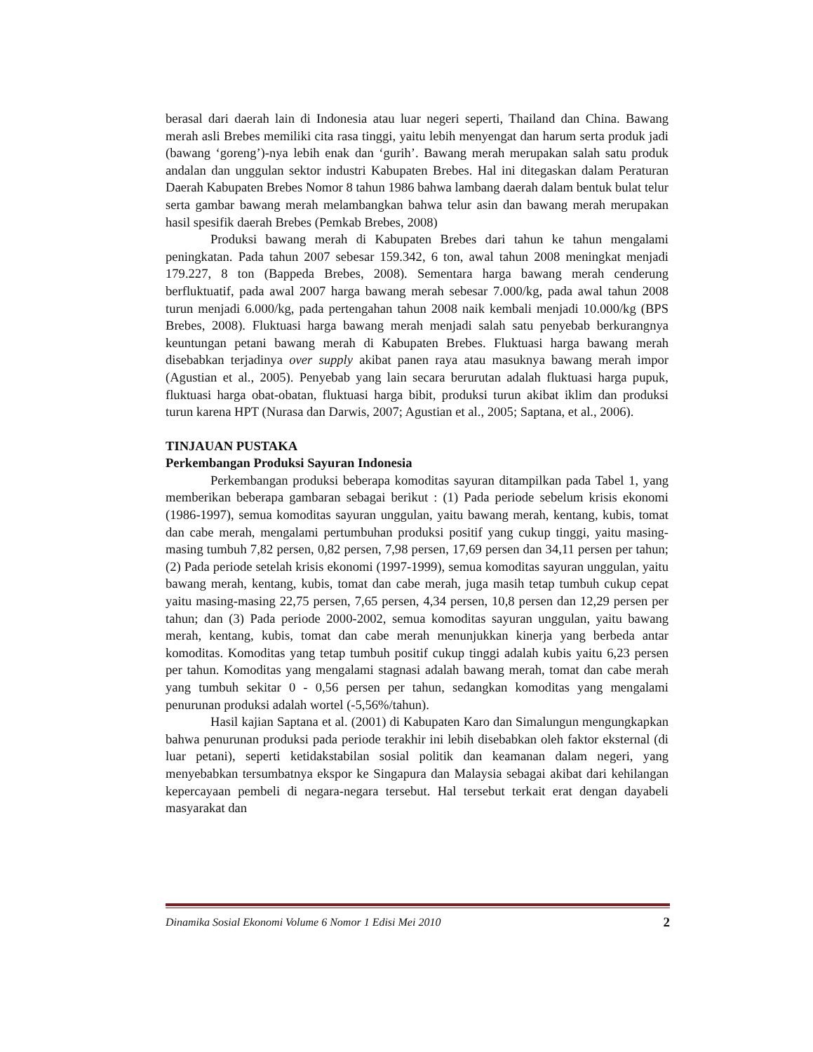berasal dari daerah lain di Indonesia atau luar negeri seperti, Thailand dan China. Bawang merah asli Brebes memiliki cita rasa tinggi, yaitu lebih menyengat dan harum serta produk jadi (bawang ‘goreng’)-nya lebih enak dan ‘gurih’. Bawang merah merupakan salah satu produk andalan dan unggulan sektor industri Kabupaten Brebes. Hal ini ditegaskan dalam Peraturan Daerah Kabupaten Brebes Nomor 8 tahun 1986 bahwa lambang daerah dalam bentuk bulat telur serta gambar bawang merah melambangkan bahwa telur asin dan bawang merah merupakan hasil spesifik daerah Brebes (Pemkab Brebes, 2008)
Produksi bawang merah di Kabupaten Brebes dari tahun ke tahun mengalami peningkatan. Pada tahun 2007 sebesar 159.342, 6 ton, awal tahun 2008 meningkat menjadi 179.227, 8 ton (Bappeda Brebes, 2008). Sementara harga bawang merah cenderung berfluktuatif, pada awal 2007 harga bawang merah sebesar 7.000/kg, pada awal tahun 2008 turun menjadi 6.000/kg, pada pertengahan tahun 2008 naik kembali menjadi 10.000/kg (BPS Brebes, 2008). Fluktuasi harga bawang merah menjadi salah satu penyebab berkurangnya keuntungan petani bawang merah di Kabupaten Brebes. Fluktuasi harga bawang merah disebabkan terjadinya over supply akibat panen raya atau masuknya bawang merah impor (Agustian et al., 2005). Penyebab yang lain secara berurutan adalah fluktuasi harga pupuk, fluktuasi harga obat-obatan, fluktuasi harga bibit, produksi turun akibat iklim dan produksi turun karena HPT (Nurasa dan Darwis, 2007; Agustian et al., 2005; Saptana, et al., 2006).
TINJAUAN PUSTAKA
Perkembangan Produksi Sayuran Indonesia
Perkembangan produksi beberapa komoditas sayuran ditampilkan pada Tabel 1, yang memberikan beberapa gambaran sebagai berikut : (1) Pada periode sebelum krisis ekonomi (1986-1997), semua komoditas sayuran unggulan, yaitu bawang merah, kentang, kubis, tomat dan cabe merah, mengalami pertumbuhan produksi positif yang cukup tinggi, yaitu masing-masing tumbuh 7,82 persen, 0,82 persen, 7,98 persen, 17,69 persen dan 34,11 persen per tahun; (2) Pada periode setelah krisis ekonomi (1997-1999), semua komoditas sayuran unggulan, yaitu bawang merah, kentang, kubis, tomat dan cabe merah, juga masih tetap tumbuh cukup cepat yaitu masing-masing 22,75 persen, 7,65 persen, 4,34 persen, 10,8 persen dan 12,29 persen per tahun; dan (3) Pada periode 2000-2002, semua komoditas sayuran unggulan, yaitu bawang merah, kentang, kubis, tomat dan cabe merah menunjukkan kinerja yang berbeda antar komoditas. Komoditas yang tetap tumbuh positif cukup tinggi adalah kubis yaitu 6,23 persen per tahun. Komoditas yang mengalami stagnasi adalah bawang merah, tomat dan cabe merah yang tumbuh sekitar 0 - 0,56 persen per tahun, sedangkan komoditas yang mengalami penurunan produksi adalah wortel (-5,56%/tahun).
Hasil kajian Saptana et al. (2001) di Kabupaten Karo dan Simalungun mengungkapkan bahwa penurunan produksi pada periode terakhir ini lebih disebabkan oleh faktor eksternal (di luar petani), seperti ketidakstabilan sosial politik dan keamanan dalam negeri, yang menyebabkan tersumbatnya ekspor ke Singapura dan Malaysia sebagai akibat dari kehilangan kepercayaan pembeli di negara-negara tersebut. Hal tersebut terkait erat dengan dayabeli masyarakat dan
Dinamika Sosial Ekonomi Volume 6 Nomor 1 Edisi Mei 2010 2